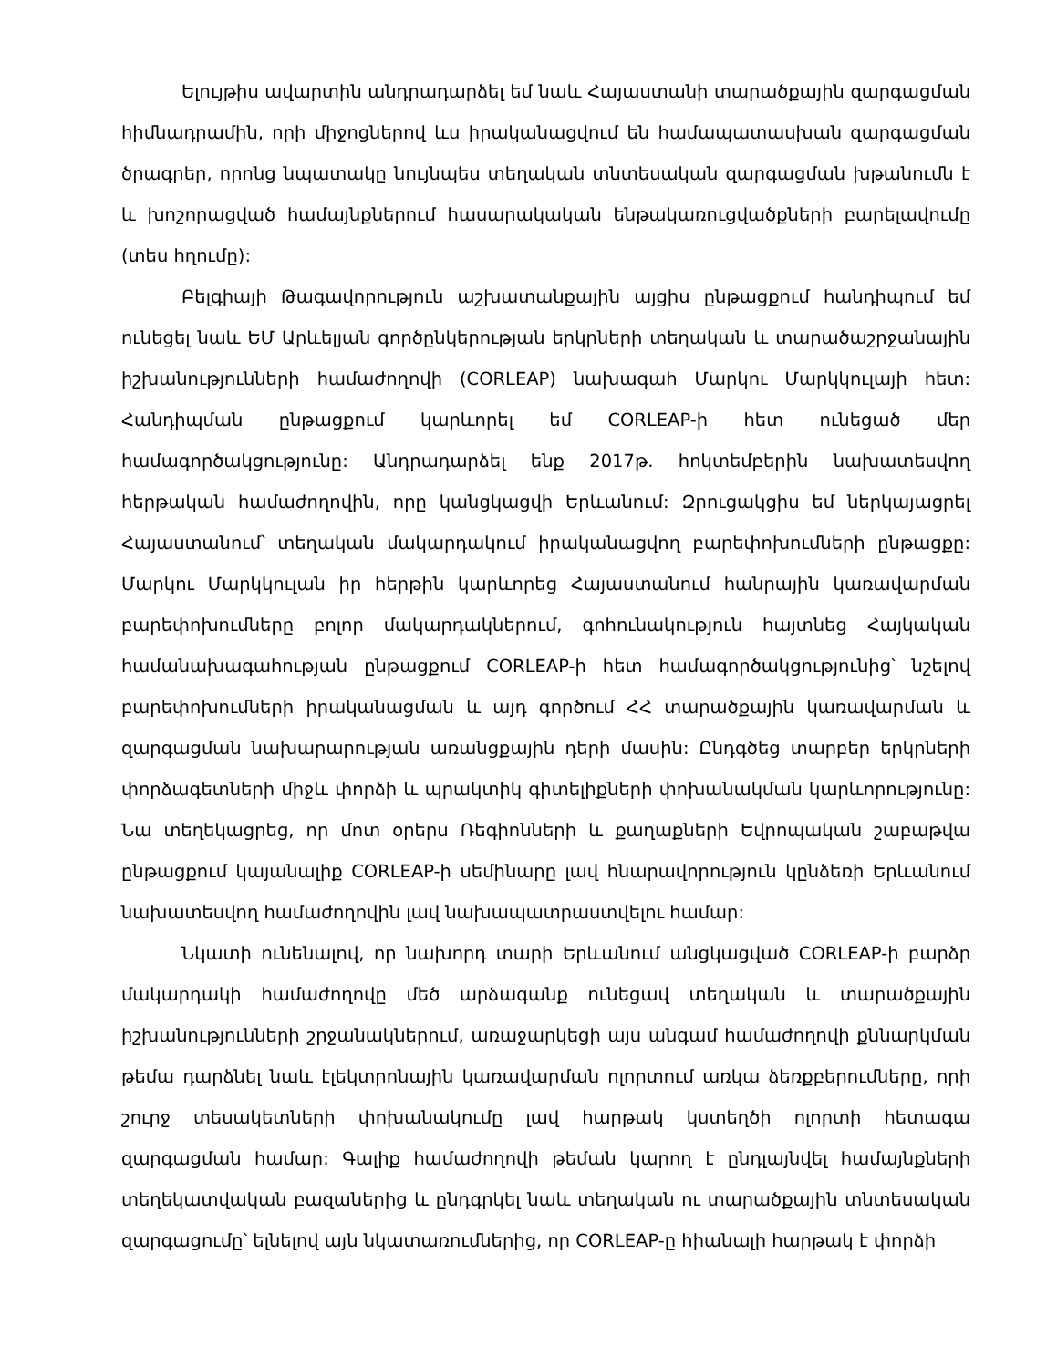Ելույթիս ավարտին անդրադարձել եմ նաև Հայաստանի տարածքային զարգացման հիմնադրամին, որի միջոցներով ևս իրականացվում են համապատասխան զարգացման ծրագրեր, որոնց նպատակը նույնպես տեղական տնտեսական զարգացման խթանումն է և խոշորացված համայնքներում հասարակական ենթակառուցվածքների բարելավումը (տես հղումը):
Բելգիայի Թագավորություն աշխատանքային այցիս ընթացքում հանդիպում եմ ունեցել նաև ԵՄ Արևելյան գործընկերության երկրների տեղական և տարածաշրջանային իշխանությունների համաժողովի (CORLEAP) նախագահ Մարկու Մարկկուլայի հետ: Հանդիպման ընթացքում կարևորել եմ CORLEAP-ի հետ ունեցած մեր համագործակցությունը: Անդրադարձել ենք 2017թ. հոկտեմբերին նախատեսվող հերթական համաժողովին, որը կանցկացվի Երևանում: Զրուցակցիս եմ ներկայացրել Հայաստանում՝ տեղական մակարդակում իրականացվող բարեփոխումների ընթացքը: Մարկու Մարկկուլան իր հերթին կարևորեց Հայաստանում հանրային կառավարման բարեփոխումները բոլոր մակարդակներում, գոհունակություն հայտնեց Հայկական համանախագահության ընթացքում CORLEAP-ի հետ համագործակցությունից՝ նշելով բարեփոխումների իրականացման և այդ գործում ՀՀ տարածքային կառավարման և զարգացման նախարարության առանցքային դերի մասին: Ընդգծեց տարբեր երկրների փորձագետների միջև փորձի և պրակտիկ գիտելիքների փոխանակման կարևորությունը: Նա տեղեկացրեց, որ մոտ օրերս Ռեգիոնների և քաղաքների Եվրոպական շաբաթվա ընթացքում կայանալիք CORLEAP-ի սեմինարը լավ հնարավորություն կընձեռի Երևանում նախատեսվող համաժողովին լավ նախապատրաստվելու համար:
Նկատի ունենալով, որ նախորդ տարի Երևանում անցկացված CORLEAP-ի բարձր մակարդակի համաժողովը մեծ արձագանք ունեցավ տեղական և տարածքային իշխանությունների շրջանակներում, առաջարկեցի այս անգամ համաժողովի քննարկման թեմա դարձնել նաև էլեկտրոնային կառավարման ոլորտում առկա ձեռքբերումները, որի շուրջ տեսակետների փոխանակումը լավ հարթակ կստեղծի ոլորտի հետագա զարգացման համար: Գալիք համաժողովի թեման կարող է ընդլայնվել համայնքների տեղեկատվական բազաներից և ընդգրկել նաև տեղական ու տարածքային տնտեսական զարգացումը՝ ելնելով այն նկատառումներից, որ CORLEAP-ը հիանալի հարթակ է փորձի